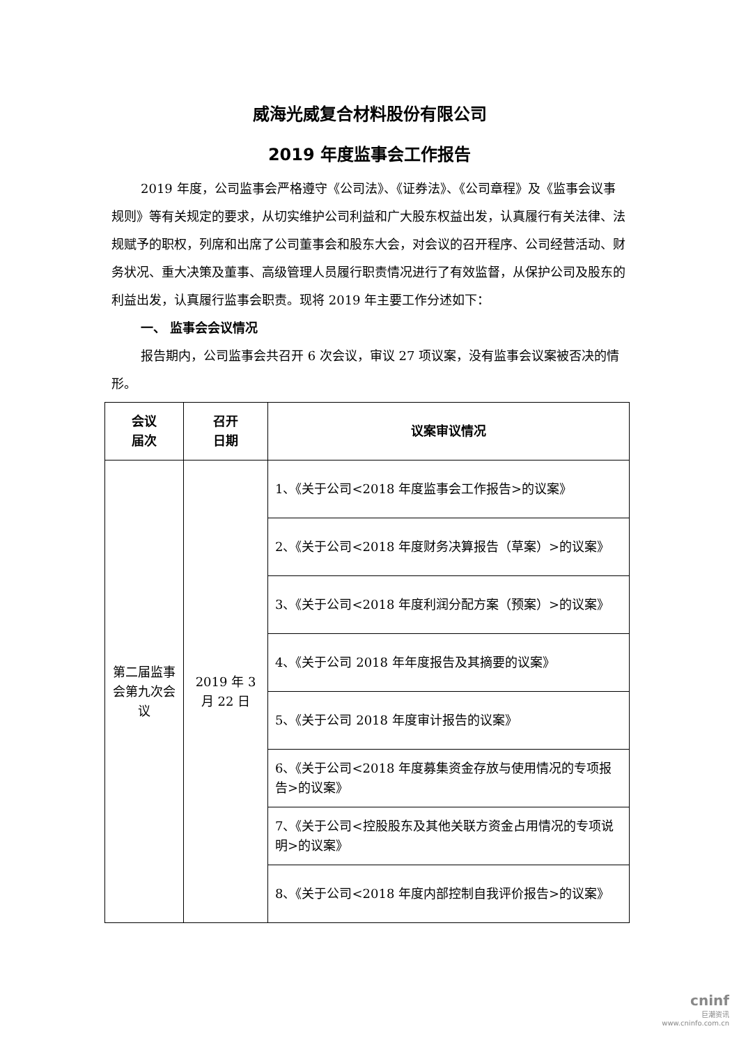威海光威复合材料股份有限公司
2019 年度监事会工作报告
2019 年度，公司监事会严格遵守《公司法》、《证券法》、《公司章程》及《监事会议事规则》等有关规定的要求，从切实维护公司利益和广大股东权益出发，认真履行有关法律、法规赋予的职权，列席和出席了公司董事会和股东大会，对会议的召开程序、公司经营活动、财务状况、重大决策及董事、高级管理人员履行职责情况进行了有效监督，从保护公司及股东的利益出发，认真履行监事会职责。现将 2019 年主要工作分述如下：
一、 监事会会议情况
报告期内，公司监事会共召开 6 次会议，审议 27 项议案，没有监事会议案被否决的情形。
| 会议 届次 | 召开 日期 | 议案审议情况 |
| --- | --- | --- |
| 第二届监事会第九次会议 | 2019 年 3 月 22 日 | 1、《关于公司<2018 年度监事会工作报告>的议案》 |
| | | 2、《关于公司<2018 年度财务决算报告（草案）>的议案》 |
| | | 3、《关于公司<2018 年度利润分配方案（预案）>的议案》 |
| | | 4、《关于公司 2018 年年度报告及其摘要的议案》 |
| | | 5、《关于公司 2018 年度审计报告的议案》 |
| | | 6、《关于公司<2018 年度募集资金存放与使用情况的专项报告>的议案》 |
| | | 7、《关于公司<控股股东及其他关联方资金占用情况的专项说明>的议案》 |
| | | 8、《关于公司<2018 年度内部控制自我评价报告>的议案》 |
cninf
巨潮资讯
www.cninfo.com.cn